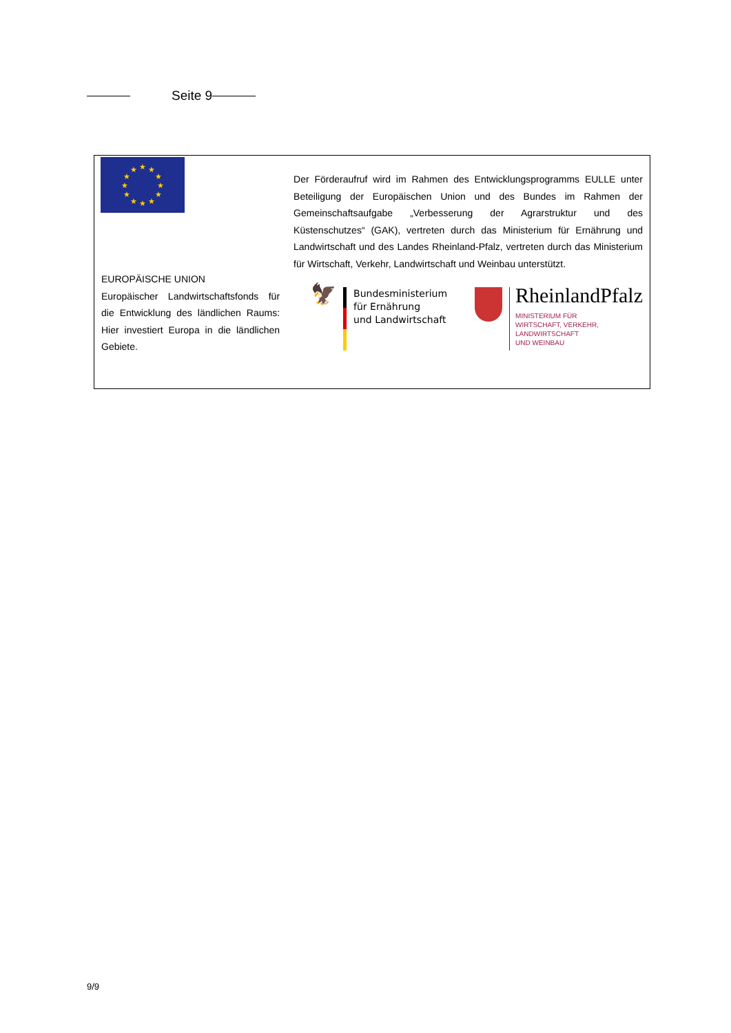Seite 9
★
★
★
★
★
★
★
★
★
★
★
★
EUROPÄISCHE UNION
Europäischer Landwirtschaftsfonds für die Entwicklung des ländlichen Raums: Hier investiert Europa in die ländlichen Gebiete.
Der Förderaufruf wird im Rahmen des Entwicklungsprogramms EULLE unter Beteiligung der Europäischen Union und des Bundes im Rahmen der Gemeinschaftsaufgabe „Verbesserung der Agrarstruktur und des Küstenschutzes“ (GAK), vertreten durch das Ministerium für Ernährung und Landwirtschaft und des Landes Rheinland-Pfalz, vertreten durch das Ministerium für Wirtschaft, Verkehr, Landwirtschaft und Weinbau unterstützt.
🦅
Bundesministerium
für Ernährung
und Landwirtschaft
RheinlandPfalz
MINISTERIUM FÜR
WIRTSCHAFT, VERKEHR,
LANDWIRTSCHAFT
UND WEINBAU
9/9